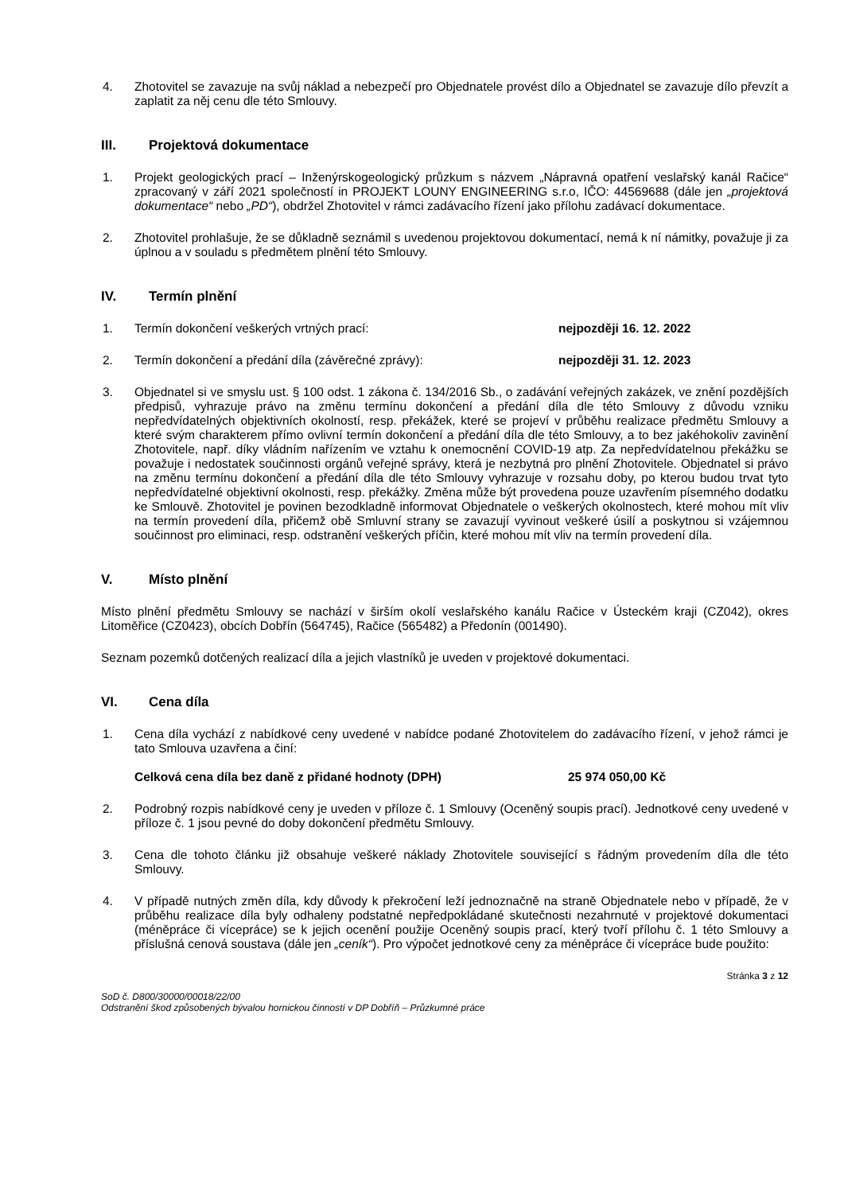4. Zhotovitel se zavazuje na svůj náklad a nebezpečí pro Objednatele provést dílo a Objednatel se zavazuje dílo převzít a zaplatit za něj cenu dle této Smlouvy.
III. Projektová dokumentace
1. Projekt geologických prací – Inženýrskogeologický průzkum s názvem „Nápravná opatření veslařský kanál Račice“ zpracovaný v září 2021 společností in PROJEKT LOUNY ENGINEERING s.r.o, IČO: 44569688 (dále jen „projektová dokumentace“ nebo „PD“), obdržel Zhotovitel v rámci zadávacího řízení jako přílohu zadávací dokumentace.
2. Zhotovitel prohlašuje, že se důkladně seznámil s uvedenou projektovou dokumentací, nemá k ní námitky, považuje ji za úplnou a v souladu s předmětem plnění této Smlouvy.
IV. Termín plnění
1. Termín dokončení veškerých vrtných prací: nejpozději 16. 12. 2022
2. Termín dokončení a předání díla (závěrečné zprávy): nejpozději 31. 12. 2023
3. Objednatel si ve smyslu ust. § 100 odst. 1 zákona č. 134/2016 Sb., o zadávání veřejných zakázek, ve znění pozdějších předpisů, vyhrazuje právo na změnu termínu dokončení a předání díla dle této Smlouvy z důvodu vzniku nepředvídatelných objektivních okolností, resp. překážek, které se projeví v průběhu realizace předmětu Smlouvy a které svým charakterem přímo ovlivní termín dokončení a předání díla dle této Smlouvy, a to bez jakéhokoliv zavinění Zhotovitele, např. díky vládním nařízením ve vztahu k onemocnění COVID-19 atp. Za nepředvídatelnou překážku se považuje i nedostatek součinnosti orgánů veřejné správy, která je nezbytná pro plnění Zhotovitele. Objednatel si právo na změnu termínu dokončení a předání díla dle této Smlouvy vyhrazuje v rozsahu doby, po kterou budou trvat tyto nepředvídatelné objektivní okolnosti, resp. překážky. Změna může být provedena pouze uzavřením písemného dodatku ke Smlouvě. Zhotovitel je povinen bezodkladně informovat Objednatele o veškerých okolnostech, které mohou mít vliv na termín provedení díla, přičemž obě Smluvní strany se zavazují vyvinout veškeré úsilí a poskytnou si vzájemnou součinnost pro eliminaci, resp. odstranění veškerých příčin, které mohou mít vliv na termín provedení díla.
V. Místo plnění
Místo plnění předmětu Smlouvy se nachází v širším okolí veslařského kanálu Račice v Ústeckém kraji (CZ042), okres Litoměřice (CZ0423), obcích Dobřín (564745), Račice (565482) a Předonín (001490).
Seznam pozemků dotčených realizací díla a jejich vlastníků je uveden v projektové dokumentaci.
VI. Cena díla
1. Cena díla vychází z nabídkové ceny uvedené v nabídce podané Zhotovitelem do zadávacího řízení, v jehož rámci je tato Smlouva uzavřena a činí:
Celková cena díla bez daně z přidané hodnoty (DPH) 25 974 050,00 Kč
2. Podrobný rozpis nabídkové ceny je uveden v příloze č. 1 Smlouvy (Oceněný soupis prací). Jednotkové ceny uvedené v příloze č. 1 jsou pevné do doby dokončení předmětu Smlouvy.
3. Cena dle tohoto článku již obsahuje veškeré náklady Zhotovitele související s řádným provedením díla dle této Smlouvy.
4. V případě nutných změn díla, kdy důvody k překročení leží jednoznačně na straně Objednatele nebo v případě, že v průběhu realizace díla byly odhaleny podstatné nepředpokládané skutečnosti nezahrnuté v projektové dokumentaci (méněpráce či vícepráce) se k jejich ocenění použije Oceněný soupis prací, který tvoří přílohu č. 1 této Smlouvy a příslušná cenová soustava (dále jen „ceník“). Pro výpočet jednotkové ceny za méněpráce či vícepráce bude použito:
Stránka 3 z 12
SoD č. D800/30000/00018/22/00
Odstranění škod způsobených bývalou hornickou činností v DP Dobříň – Průzkumné práce